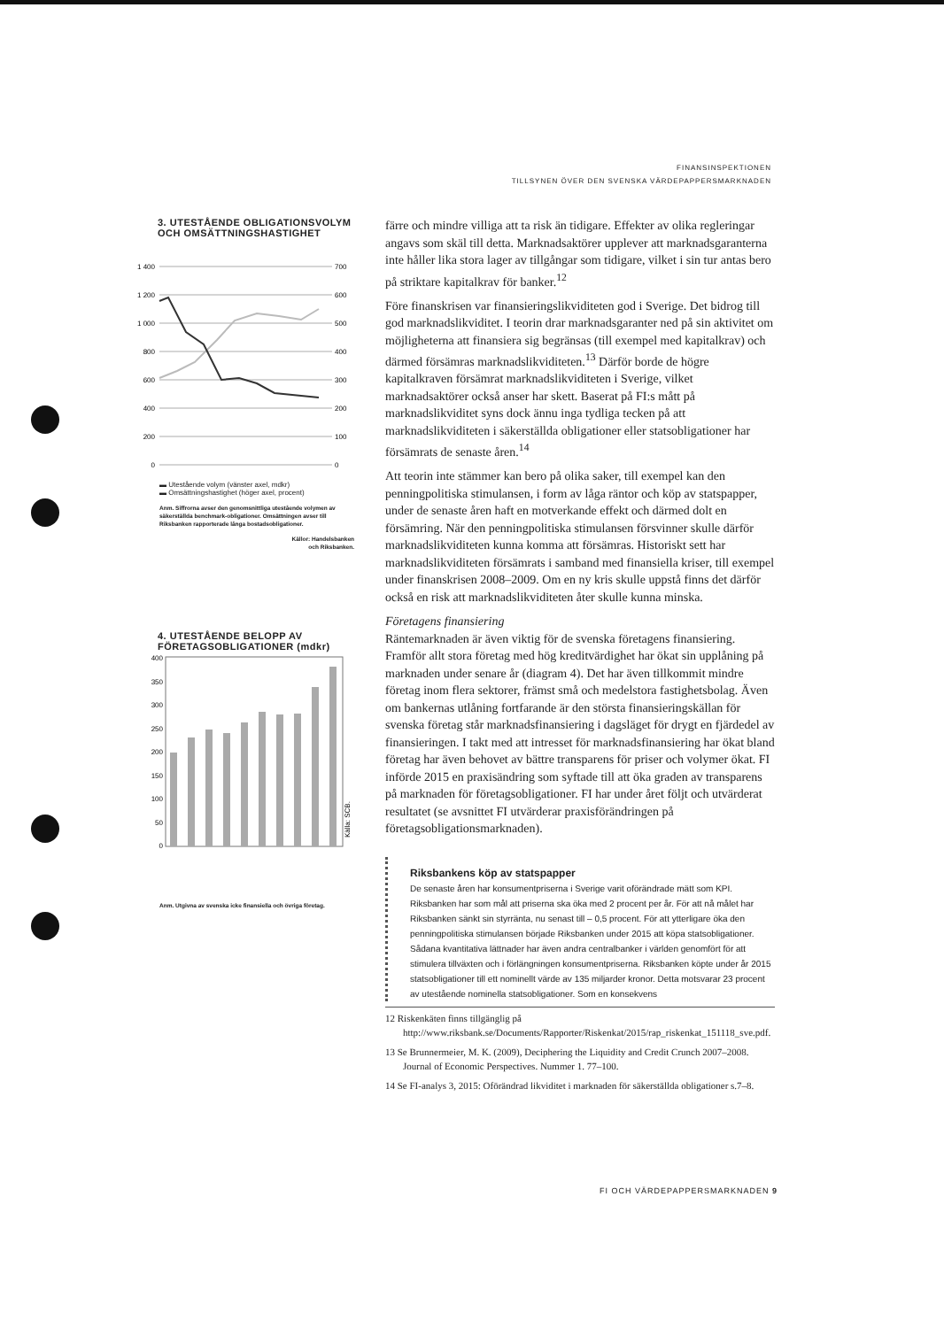FINANSINSPEKTIONEN
TILLSYNEN ÖVER DEN SVENSKA VÄRDEPAPPERSMARKNADEN
3. UTESTÅENDE OBLIGATIONSVOLYM
OCH OMSÄTTNINGSHASTIGHET
1 400
1 200
1 000
800
600
400
200
0
700
600
500
400
300
200
100
0
▬ Utestående volym (vänster axel, mdkr)
▬ Omsättningshastighet (höger axel, procent)
Anm. Siffrorna avser den genomsnittliga utestående volymen av säkerställda benchmark-obligationer. Omsättningen avser till Riksbanken rapporterade långa bostadsobligationer.
Källor: Handelsbanken
och Riksbanken.
4. UTESTÅENDE BELOPP AV
FÖRETAGSOBLIGATIONER (mdkr)
400
350
300
250
200
150
100
50
0
Källa: SCB.
Anm. Utgivna av svenska icke finansiella och övriga företag.
färre och mindre villiga att ta risk än tidigare. Effekter av olika regleringar angavs som skäl till detta. Marknadsaktörer upplever att marknadsgaranterna inte håller lika stora lager av tillgångar som tidigare, vilket i sin tur antas bero på striktare kapitalkrav för banker.<sup>12</sup>
Före finanskrisen var finansieringslikviditeten god i Sverige. Det bidrog till god marknadslikviditet. I teorin drar marknadsgaranter ned på sin aktivitet om möjligheterna att finansiera sig begränsas (till exempel med kapitalkrav) och därmed försämras marknadslikviditeten.<sup>13</sup> Därför borde de högre kapitalkraven försämrat marknadslikviditeten i Sverige, vilket marknadsaktörer också anser har skett. Baserat på FI:s mått på marknadslikviditet syns dock ännu inga tydliga tecken på att marknadslikviditeten i säkerställda obligationer eller statsobligationer har försämrats de senaste åren.<sup>14</sup>
Att teorin inte stämmer kan bero på olika saker, till exempel kan den penningpolitiska stimulansen, i form av låga räntor och köp av statspapper, under de senaste åren haft en motverkande effekt och därmed dolt en försämring. När den penningpolitiska stimulansen försvinner skulle därför marknadslikviditeten kunna komma att försämras. Historiskt sett har marknadslikviditeten försämrats i samband med finansiella kriser, till exempel under finanskrisen 2008–2009. Om en ny kris skulle uppstå finns det därför också en risk att marknadslikviditeten åter skulle kunna minska.
Företagens finansiering
Räntemarknaden är även viktig för de svenska företagens finansiering. Framför allt stora företag med hög kreditvärdighet har ökat sin upplåning på marknaden under senare år (diagram 4). Det har även tillkommit mindre företag inom flera sektorer, främst små och medelstora fastighetsbolag. Även om bankernas utlåning fortfarande är den största finansieringskällan för svenska företag står marknadsfinansiering i dagsläget för drygt en fjärdedel av finansieringen. I takt med att intresset för marknadsfinansiering har ökat bland företag har även behovet av bättre transparens för priser och volymer ökat. FI införde 2015 en praxisändring som syftade till att öka graden av transparens på marknaden för företagsobligationer. FI har under året följt och utvärderat resultatet (se avsnittet FI utvärderar praxisförändringen på företagsobligationsmarknaden).
Riksbankens köp av statspapper
De senaste åren har konsumentpriserna i Sverige varit oförändrade mätt som KPI. Riksbanken har som mål att priserna ska öka med 2 procent per år. För att nå målet har Riksbanken sänkt sin styrränta, nu senast till – 0,5 procent. För att ytterligare öka den penningpolitiska stimulansen började Riksbanken under 2015 att köpa statsobligationer. Sådana kvantitativa lättnader har även andra centralbanker i världen genomfört för att stimulera tillväxten och i förlängningen konsumentpriserna. Riksbanken köpte under år 2015 statsobligationer till ett nominellt värde av 135 miljarder kronor. Detta motsvarar 23 procent av utestående nominella statsobligationer. Som en konsekvens
12 Riskenkäten finns tillgänglig på http://www.riksbank.se/Documents/Rapporter/Riskenkat/2015/rap_riskenkat_151118_sve.pdf.
13 Se Brunnermeier, M. K. (2009), Deciphering the Liquidity and Credit Crunch 2007–2008. Journal of Economic Perspectives. Nummer 1. 77–100.
14 Se FI-analys 3, 2015: Oförändrad likviditet i marknaden för säkerställda obligationer s.7–8.
FI OCH VÄRDEPAPPERSMARKNADEN 9